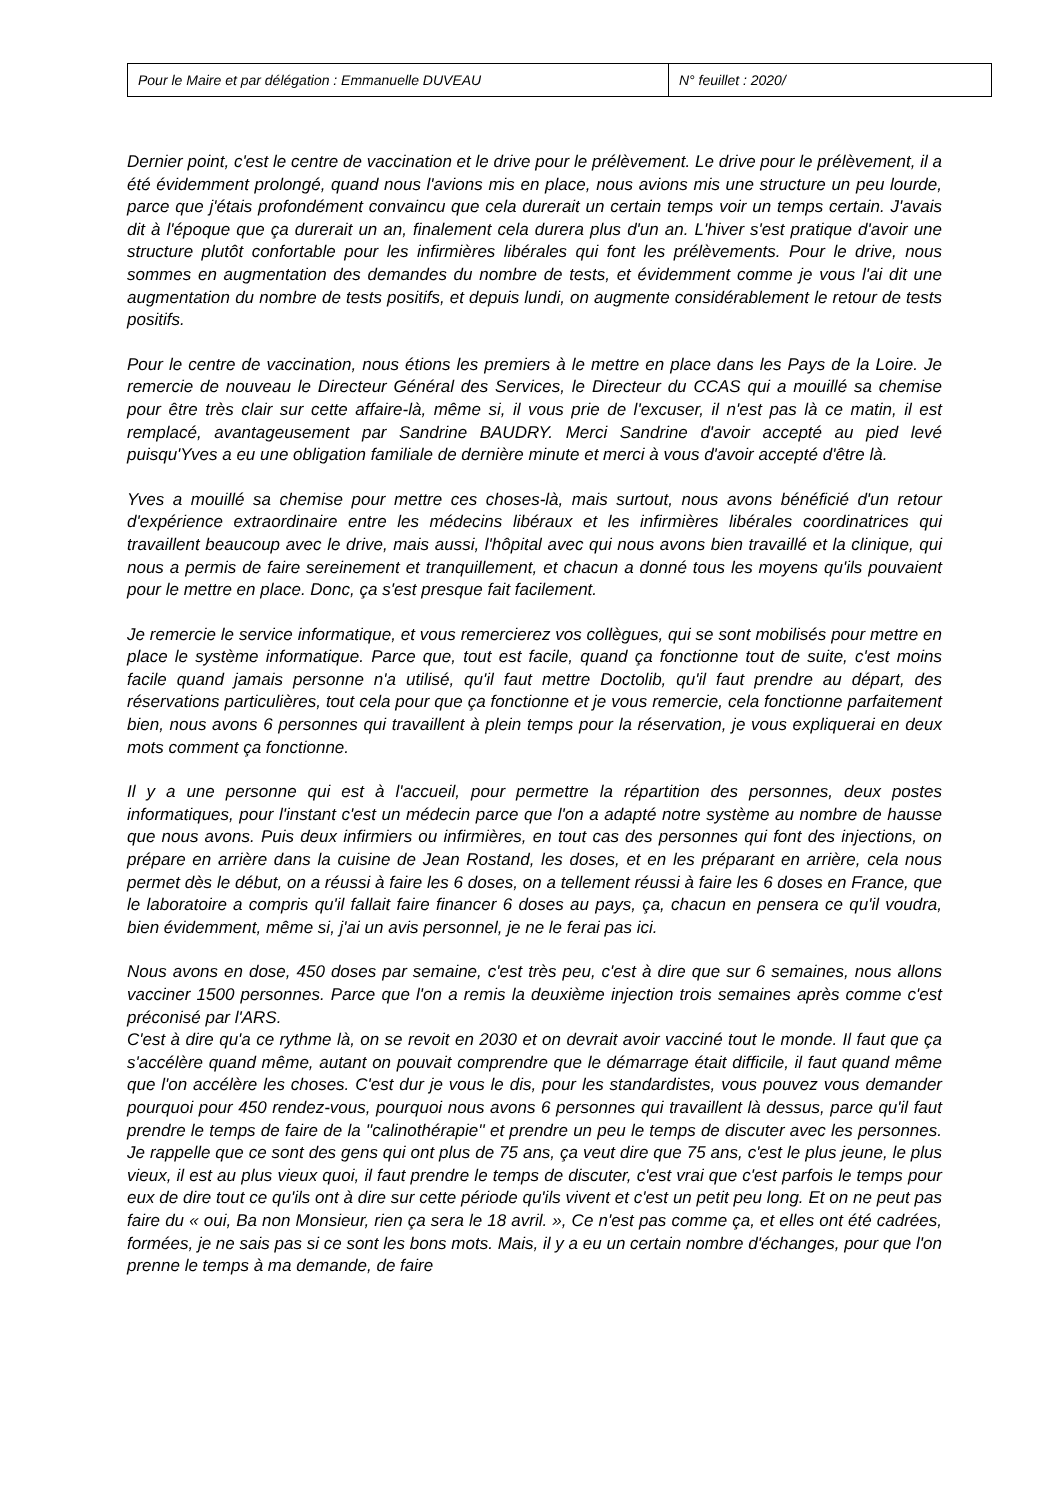| Pour le Maire et par délégation : Emmanuelle DUVEAU | N° feuillet : 2020/ |
Dernier point, c'est le centre de vaccination et le drive pour le prélèvement. Le drive pour le prélèvement, il a été évidemment prolongé, quand nous l'avions mis en place, nous avions mis une structure un peu lourde, parce que j'étais profondément convaincu que cela durerait un certain temps voir un temps certain. J'avais dit à l'époque que ça durerait un an, finalement cela durera plus d'un an. L'hiver s'est pratique d'avoir une structure plutôt confortable pour les infirmières libérales qui font les prélèvements. Pour le drive, nous sommes en augmentation des demandes du nombre de tests, et évidemment comme je vous l'ai dit une augmentation du nombre de tests positifs, et depuis lundi, on augmente considérablement le retour de tests positifs.
Pour le centre de vaccination, nous étions les premiers à le mettre en place dans les Pays de la Loire. Je remercie de nouveau le Directeur Général des Services, le Directeur du CCAS qui a mouillé sa chemise pour être très clair sur cette affaire-là, même si, il vous prie de l'excuser, il n'est pas là ce matin, il est remplacé, avantageusement par Sandrine BAUDRY. Merci Sandrine d'avoir accepté au pied levé puisqu'Yves a eu une obligation familiale de dernière minute et merci à vous d'avoir accepté d'être là.
Yves a mouillé sa chemise pour mettre ces choses-là, mais surtout, nous avons bénéficié d'un retour d'expérience extraordinaire entre les médecins libéraux et les infirmières libérales coordinatrices qui travaillent beaucoup avec le drive, mais aussi, l'hôpital avec qui nous avons bien travaillé et la clinique, qui nous a permis de faire sereinement et tranquillement, et chacun a donné tous les moyens qu'ils pouvaient pour le mettre en place. Donc, ça s'est presque fait facilement.
Je remercie le service informatique, et vous remercierez vos collègues, qui se sont mobilisés pour mettre en place le système informatique. Parce que, tout est facile, quand ça fonctionne tout de suite, c'est moins facile quand jamais personne n'a utilisé, qu'il faut mettre Doctolib, qu'il faut prendre au départ, des réservations particulières, tout cela pour que ça fonctionne et je vous remercie, cela fonctionne parfaitement bien, nous avons 6 personnes qui travaillent à plein temps pour la réservation, je vous expliquerai en deux mots comment ça fonctionne.
Il y a une personne qui est à l'accueil, pour permettre la répartition des personnes, deux postes informatiques, pour l'instant c'est un médecin parce que l'on a adapté notre système au nombre de hausse que nous avons. Puis deux infirmiers ou infirmières, en tout cas des personnes qui font des injections, on prépare en arrière dans la cuisine de Jean Rostand, les doses, et en les préparant en arrière, cela nous permet dès le début, on a réussi à faire les 6 doses, on a tellement réussi à faire les 6 doses en France, que le laboratoire a compris qu'il fallait faire financer 6 doses au pays, ça, chacun en pensera ce qu'il voudra, bien évidemment, même si, j'ai un avis personnel, je ne le ferai pas ici.
Nous avons en dose, 450 doses par semaine, c'est très peu, c'est à dire que sur 6 semaines, nous allons vacciner 1500 personnes. Parce que l'on a remis la deuxième injection trois semaines après comme c'est préconisé par l'ARS.
C'est à dire qu'a ce rythme là, on se revoit en 2030 et on devrait avoir vacciné tout le monde. Il faut que ça s'accélère quand même, autant on pouvait comprendre que le démarrage était difficile, il faut quand même que l'on accélère les choses. C'est dur je vous le dis, pour les standardistes, vous pouvez vous demander pourquoi pour 450 rendez-vous, pourquoi nous avons 6 personnes qui travaillent là dessus, parce qu'il faut prendre le temps de faire de la ''calinothérapie'' et prendre un peu le temps de discuter avec les personnes. Je rappelle que ce sont des gens qui ont plus de 75 ans, ça veut dire que 75 ans, c'est le plus jeune, le plus vieux, il est au plus vieux quoi, il faut prendre le temps de discuter, c'est vrai que c'est parfois le temps pour eux de dire tout ce qu'ils ont à dire sur cette période qu'ils vivent et c'est un petit peu long. Et on ne peut pas faire du « oui, Ba non Monsieur, rien ça sera le 18 avril. », Ce n'est pas comme ça, et elles ont été cadrées, formées, je ne sais pas si ce sont les bons mots. Mais, il y a eu un certain nombre d'échanges, pour que l'on prenne le temps à ma demande, de faire